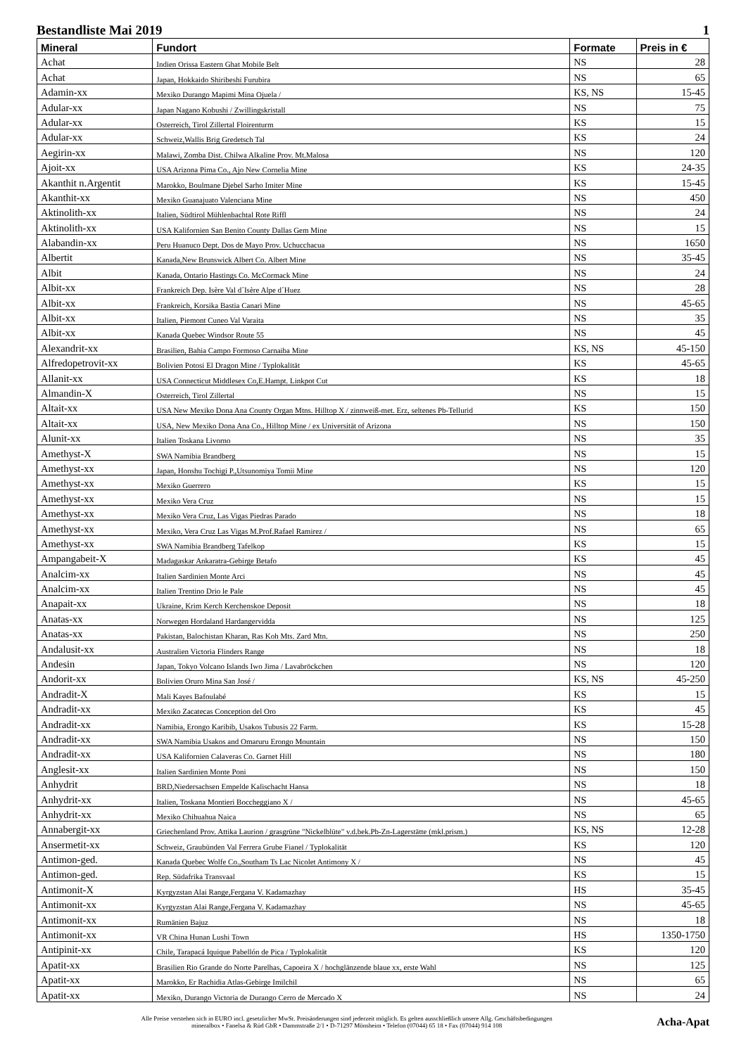Bestandliste Mai 2019 1
| Mineral | Fundort | Formate | Preis in € |
| --- | --- | --- | --- |
| Achat | Indien Orissa Eastern Ghat Mobile Belt | NS | 28 |
| Achat | Japan, Hokkaido Shiribeshi Furubira | NS | 65 |
| Adamin-xx | Mexiko Durango Mapimi Mina Ojuela / | KS, NS | 15-45 |
| Adular-xx | Japan Nagano Kobushi / Zwillingskristall | NS | 75 |
| Adular-xx | Osterreich, Tirol Zillertal Floirenturm | KS | 15 |
| Adular-xx | Schweiz,Wallis Brig Gredetsch Tal | KS | 24 |
| Aegirin-xx | Malawi, Zomba Dist. Chilwa Alkaline Prov. Mt.Malosa | NS | 120 |
| Ajoit-xx | USA Arizona Pima Co., Ajo New Cornelia Mine | KS | 24-35 |
| Akanthit n.Argentit | Marokko, Boulmane Djebel Sarho Imiter Mine | KS | 15-45 |
| Akanthit-xx | Mexiko Guanajuato Valenciana Mine | NS | 450 |
| Aktinolith-xx | Italien, Südtirol Mühlenbachtal Rote Riffl | NS | 24 |
| Aktinolith-xx | USA Kalifornien San Benito County Dallas Gem Mine | NS | 15 |
| Alabandin-xx | Peru Huanuco Dept. Dos de Mayo Prov. Uchucchacua | NS | 1650 |
| Albertit | Kanada,New Brunswick Albert Co. Albert Mine | NS | 35-45 |
| Albit | Kanada, Ontario Hastings Co. McCormack Mine | NS | 24 |
| Albit-xx | Frankreich Dep. Isère Val d´Isère Alpe d´Huez | NS | 28 |
| Albit-xx | Frankreich, Korsika Bastia Canari Mine | NS | 45-65 |
| Albit-xx | Italien, Piemont Cuneo Val Varaita | NS | 35 |
| Albit-xx | Kanada Quebec Windsor Route 55 | NS | 45 |
| Alexandrit-xx | Brasilien, Bahia Campo Formoso Carnaiba Mine | KS, NS | 45-150 |
| Alfredopetrovit-xx | Bolivien Potosi El Dragon Mine / Typlokalität | KS | 45-65 |
| Allanit-xx | USA Connecticut Middlesex Co,E.Hampt. Linkpot Cut | KS | 18 |
| Almandin-X | Osterreich, Tirol Zillertal | NS | 15 |
| Altait-xx | USA New Mexiko Dona Ana County Organ Mtns. Hilltop X / zinnweiß-met. Erz, seltenes Pb-Tellurid | KS | 150 |
| Altait-xx | USA, New Mexiko Dona Ana Co., Hilltop Mine / ex Universität of Arizona | NS | 150 |
| Alunit-xx | Italien Toskana Livorno | NS | 35 |
| Amethyst-X | SWA Namibia Brandberg | NS | 15 |
| Amethyst-xx | Japan, Honshu Tochigi P.,Utsunomiya Tomii Mine | NS | 120 |
| Amethyst-xx | Mexiko Guerrero | KS | 15 |
| Amethyst-xx | Mexiko Vera Cruz | NS | 15 |
| Amethyst-xx | Mexiko Vera Cruz, Las Vigas Piedras Parado | NS | 18 |
| Amethyst-xx | Mexiko, Vera Cruz Las Vigas M.Prof.Rafael Ramirez / | NS | 65 |
| Amethyst-xx | SWA Namibia Brandberg Tafelkop | KS | 15 |
| Ampangabeit-X | Madagaskar Ankaratra-Gebirge Betafo | KS | 45 |
| Analcim-xx | Italien Sardinien Monte Arci | NS | 45 |
| Analcim-xx | Italien Trentino Drio le Pale | NS | 45 |
| Anapait-xx | Ukraine, Krim Kerch Kerchenskoe Deposit | NS | 18 |
| Anatas-xx | Norwegen Hordaland Hardangervidda | NS | 125 |
| Anatas-xx | Pakistan, Balochistan Kharan, Ras Koh Mts. Zard Mtn. | NS | 250 |
| Andalusit-xx | Australien Victoria Flinders Range | NS | 18 |
| Andesin | Japan, Tokyo Volcano Islands Iwo Jima / Lavabröckchen | NS | 120 |
| Andorit-xx | Bolivien Oruro Mina San José / | KS, NS | 45-250 |
| Andradit-X | Mali Kayes Bafoulabé | KS | 15 |
| Andradit-xx | Mexiko Zacatecas Conception del Oro | KS | 45 |
| Andradit-xx | Namibia, Erongo Karibib, Usakos Tubusis 22 Farm. | KS | 15-28 |
| Andradit-xx | SWA Namibia Usakos and Omaruru Erongo Mountain | NS | 150 |
| Andradit-xx | USA Kalifornien Calaveras Co. Garnet Hill | NS | 180 |
| Anglesit-xx | Italien Sardinien Monte Poni | NS | 150 |
| Anhydrit | BRD,Niedersachsen Empelde Kalischacht Hansa | NS | 18 |
| Anhydrit-xx | Italien, Toskana Montieri Boccheggiano X / | NS | 45-65 |
| Anhydrit-xx | Mexiko Chihuahua Naica | NS | 65 |
| Annabergit-xx | Griechenland Prov. Attika Laurion / grasgrüne "Nickelblüte" v.d.bek.Pb-Zn-Lagerstätte (mkl.prism.) | KS, NS | 12-28 |
| Ansermetit-xx | Schweiz, Graubünden Val Ferrera Grube Fianel / Typlokalität | KS | 120 |
| Antimon-ged. | Kanada Quebec Wolfe Co.,Southam Ts Lac Nicolet Antimony X / | NS | 45 |
| Antimon-ged. | Rep. Südafrika Transvaal | KS | 15 |
| Antimonit-X | Kyrgyzstan Alai Range,Fergana V. Kadamazhay | HS | 35-45 |
| Antimonit-xx | Kyrgyzstan Alai Range,Fergana V. Kadamazhay | NS | 45-65 |
| Antimonit-xx | Rumänien Bajuz | NS | 18 |
| Antimonit-xx | VR China Hunan Lushi Town | HS | 1350-1750 |
| Antipinit-xx | Chile, Tarapacá Iquique Pabellón de Pica / Typlokalität | KS | 120 |
| Apatit-xx | Brasilien Rio Grande do Norte Parelhas, Capoeira X / hochglänzende blaue xx, erste Wahl | NS | 125 |
| Apatit-xx | Marokko, Er Rachidia Atlas-Gebirge Imilchil | NS | 65 |
| Apatit-xx | Mexiko, Durango Victoria de Durango Cerro de Mercado X | NS | 24 |
Alle Preise verstehen sich in EURO incl. gesetzlicher MwSt. Preisänderungen sind jederzeit möglich. Es gelten ausschließlich unsere Allg. Geschäftsbedingungen
mineralbox • Fanelsa & Rüd GbR • Dammstraße 2/1 • D-71297 Mönsheim • Telefon (07044) 65 18 • Fax (07044) 914 108
Acha-Apat